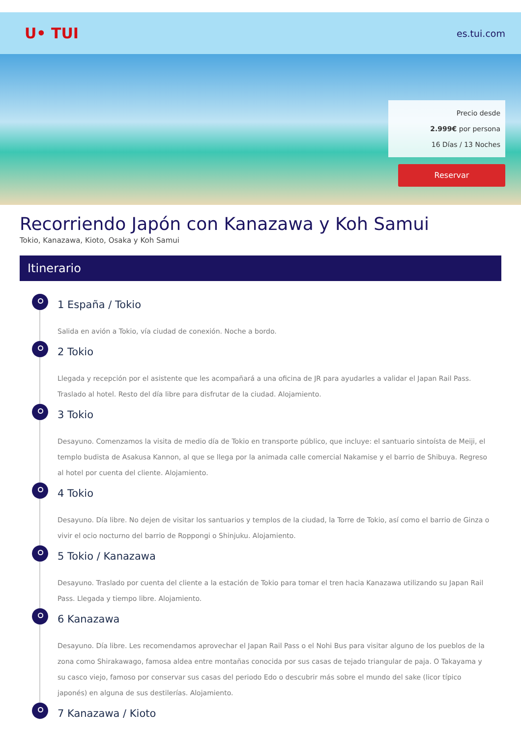ᑌ• TUI
es.tui.com
Precio desde
2.999€ por persona
16 Días / 13 Noches
Reservar
Recorriendo Japón con Kanazawa y Koh Samui
Tokio, Kanazawa, Kioto, Osaka y Koh Samui
Itinerario
1 España / Tokio
Salida en avión a Tokio, vía ciudad de conexión. Noche a bordo.
2 Tokio
Llegada y recepción por el asistente que les acompañará a una oficina de JR para ayudarles a validar el Japan Rail Pass. Traslado al hotel. Resto del día libre para disfrutar de la ciudad. Alojamiento.
3 Tokio
Desayuno. Comenzamos la visita de medio día de Tokio en transporte público, que incluye: el santuario sintoísta de Meiji, el templo budista de Asakusa Kannon, al que se llega por la animada calle comercial Nakamise y el barrio de Shibuya. Regreso al hotel por cuenta del cliente. Alojamiento.
4 Tokio
Desayuno. Día libre. No dejen de visitar los santuarios y templos de la ciudad, la Torre de Tokio, así como el barrio de Ginza o vivir el ocio nocturno del barrio de Roppongi o Shinjuku. Alojamiento.
5 Tokio / Kanazawa
Desayuno. Traslado por cuenta del cliente a la estación de Tokio para tomar el tren hacia Kanazawa utilizando su Japan Rail Pass. Llegada y tiempo libre. Alojamiento.
6 Kanazawa
Desayuno. Día libre. Les recomendamos aprovechar el Japan Rail Pass o el Nohi Bus para visitar alguno de los pueblos de la zona como Shirakawago, famosa aldea entre montañas conocida por sus casas de tejado triangular de paja. O Takayama y su casco viejo, famoso por conservar sus casas del periodo Edo o descubrir más sobre el mundo del sake (licor típico japonés) en alguna de sus destilerías. Alojamiento.
7 Kanazawa / Kioto